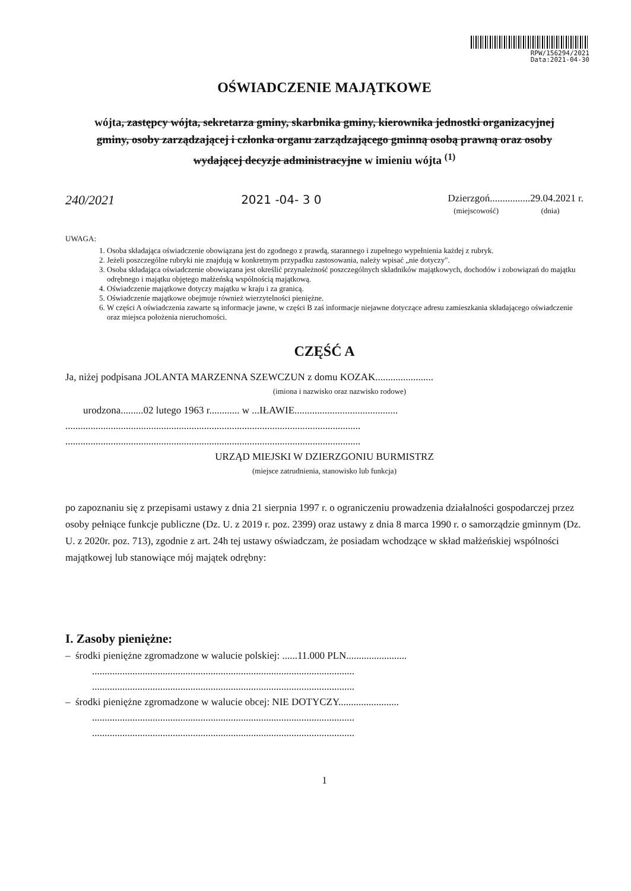RPW/156294/2021
Data:2021-04-30
OŚWIADCZENIE MAJĄTKOWE
wójta, zastępcy wójta, sekretarza gminy, skarbnika gminy, kierownika jednostki organizacyjnej gminy, osoby zarządzającej i członka organu zarządzającego gminną osobą prawną oraz osoby wydającej decyzje administracyjne w imieniu wójta <sup>(1)</sup>
240/2021 2021 -04- 3 0 Dzierzgoń................29.04.2021 r.
(miejscowość) (dnia)
UWAGA:
1. Osoba składająca oświadczenie obowiązana jest do zgodnego z prawdą, starannego i zupełnego wypełnienia każdej z rubryk.
2. Jeżeli poszczególne rubryki nie znajdują w konkretnym przypadku zastosowania, należy wpisać „nie dotyczy".
3. Osoba składająca oświadczenie obowiązana jest określić przynależność poszczególnych składników majątkowych, dochodów i zobowiązań do majątku odrębnego i majątku objętego małżeńską wspólnością majątkową.
4. Oświadczenie majątkowe dotyczy majątku w kraju i za granicą.
5. Oświadczenie majątkowe obejmuje również wierzytelności pieniężne.
6. W części A oświadczenia zawarte są informacje jawne, w części B zaś informacje niejawne dotyczące adresu zamieszkania składającego oświadczenie oraz miejsca położenia nieruchomości.
CZĘŚĆ A
Ja, niżej podpisana JOLANTA MARZENNA SZEWCZUN z domu KOZAK.......................
(imiona i nazwisko oraz nazwisko rodowe)
urodzona.........02 lutego 1963 r............ w ...IŁAWIE.........................................
.....................................................................................................................
.....................................................................................................................
URZĄD MIEJSKI W DZIERZGONIU BURMISTRZ
(miejsce zatrudnienia, stanowisko lub funkcja)
po zapoznaniu się z przepisami ustawy z dnia 21 sierpnia 1997 r. o ograniczeniu prowadzenia działalności gospodarczej przez osoby pełniące funkcje publiczne (Dz. U. z 2019 r. poz. 2399) oraz ustawy z dnia 8 marca 1990 r. o samorządzie gminnym (Dz. U. z 2020r. poz. 713), zgodnie z art. 24h tej ustawy oświadczam, że posiadam wchodzące w skład małżeńskiej wspólności majątkowej lub stanowiące mój majątek odrębny:
I. Zasoby pieniężne:
– środki pieniężne zgromadzone w walucie polskiej: ......11.000 PLN........................
........................................................................................................
........................................................................................................
– środki pieniężne zgromadzone w walucie obcej: NIE DOTYCZY........................
........................................................................................................
........................................................................................................
1